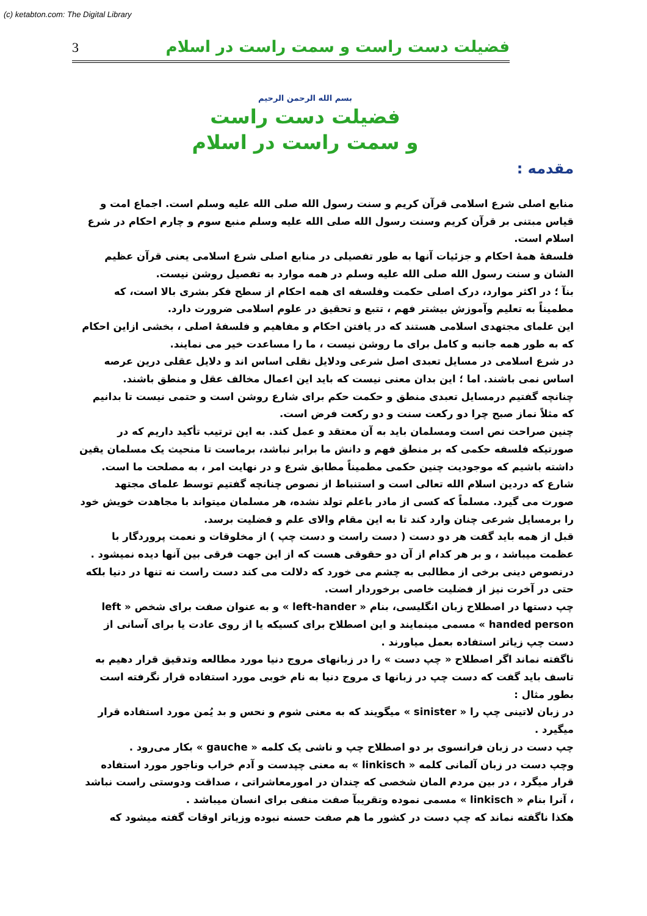(c) ketabton.com: The Digital Library
3 فضیلت دست راست و سمت راست در اسلام
بسم الله الرحمن الرحیم
فضیلت دست راست
و سمت راست در اسلام
مقدمه :
منابع اصلی شرع اسلامی قرآن کریم و سنت رسول الله صلی الله علیه وسلم است. اجماع امت و قیاس مبتنی بر قرآن کریم وسنت رسول الله صلی الله علیه وسلم منبع سوم و چارم احکام در شرع اسلام است.
فلسفۀ همۀ احکام و جزئیات آنها به طور تفصیلی در منابع اصلی شرع اسلامی یعنی قرآن عظیم الشان و سنت رسول الله صلی الله علیه وسلم در همه موارد به تفصیل روشن نیست.
بنآ ؛ در اکثر موارد، درک اصلی حکمت وفلسفه ای همه احکام از سطح فکر بشری بالا است، که مطمیناً به تعلیم وآموزش بیشتر فهم ، تتبع و تحقیق در علوم اسلامی ضرورت دارد.
این علمای مجتهدی اسلامی هستند که در یافتن احکام و مفاهیم و فلسفۀ اصلی ، بخشی ازاین احکام که به طور همه جانبه و کامل برای ما روشن نیست ، ما را مساعدت خیر می نمایند.
در شرع اسلامی در مسایل تعبدی اصل شرعی ودلایل نقلی اساس اند و دلایل عقلی درین عرصه اساس نمی باشند. اما ؛ این بدان معنی نیست که باید این اعمال مخالف عقل و منطق باشند.
چنانچه گفتیم درمسایل تعبدی منطق و حکمت حکم برای شارع روشن است و حتمی نیست تا بدانیم که مثلاً نماز صبح چرا دو رکعت سنت و دو رکعت فرض است.
چنین صراحت نص است ومسلمان باید به آن معتقد و عمل کند. به این ترتیب تأکید داریم که در صورتیکه فلسفه حکمی که بر منطق فهم و دانش ما برابر نباشد، برماست تا منحیث یک مسلمان یقین داشته باشیم که موجودیت چنین حکمی مطمیناً مطابق شرع و در نهایت امر ، به مصلحت ما است.
شارع که دردین اسلام الله تعالی است و استنباط از نصوص چنانچه گفتیم توسط علمای مجتهد صورت می گیرد. مسلماً که کسی از مادر باعلم تولد نشده، هر مسلمان میتواند با مجاهدت خویش خود را برمسایل شرعی چنان وارد کند تا به این مقام والای علم و فضلیت برسد.
قبل از همه باید گفت هر دو دست ( دست راست و دست چپ ) از مخلوقات و نعمت پروردگار با عظمت میباشد ، و بر هر کدام از آن دو حقوقی هست که از این جهت فرقی بین آنها دیده نمیشود .
درنصوص دینی برخی از مطالبی به چشم می خورد که دلالت می کند دست راست نه تنها در دنیا بلکه حتی در آخرت نیز از فضلیت خاصی برخوردار است.
چپ دستها در اصطلاح زبان انگلیسی، بنام « left-hander » و به عنوان صفت برای شخص « left handed person » مسمی مینمایند و این اصطلاح برای کسیکه یا از روی عادت یا برای آسانی از دست چپ زیاتر استفاده بعمل میاورند .
ناگفته نماند اگر اصطلاح « چپ دست » را در زبانهای مروج دنیا مورد مطالعه وتدقیق قرار دهیم به تاسف باید گفت که دست چپ در زبانها ی مروج دنیا به نام خوبی مورد استفاده قرار نگرفته است بطور مثال :
در زبان لاتینی چپ را « sinister » میگویند که به معنی شوم و نحس و بد یُمن مورد استفاده قرار میگیرد .
چپ دست در زبان فرانسوی بر دو اصطلاح چپ و ناشی یک کلمه « gauche » بکار می‌رود .
وچپ دست در زبان آلمانی کلمه « linkisch » به معنی چپدست و آدم خراب وناجور مورد استفاده قرار میگرد ، در بین مردم المان شخصی که چندان در امورمعاشراتی ، صداقت ودوستی راست نباشد ، آنرا بنام « linkisch » مسمی نموده وتقریبآ صفت منفی برای انسان میباشد .
هکذا ناگفته نماند که چپ دست در کشور ما هم صفت حسنه نبوده وزیاتر اوقات گفته میشود که